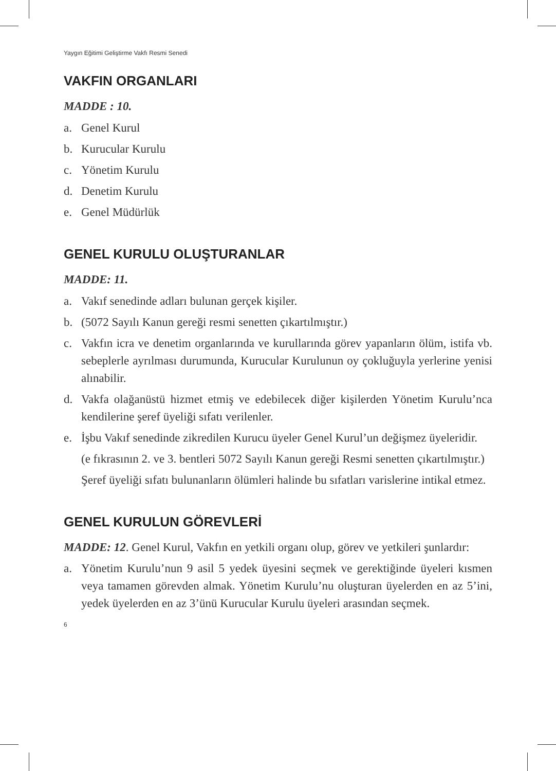Yaygın Eğitimi Geliştirme Vakfı Resmi Senedi
VAKFIN ORGANLARI
MADDE : 10.
a. Genel Kurul
b. Kurucular Kurulu
c. Yönetim Kurulu
d. Denetim Kurulu
e. Genel Müdürlük
GENEL KURULU OLUŞTURANLAR
MADDE: 11.
a. Vakıf senedinde adları bulunan gerçek kişiler.
b. (5072 Sayılı Kanun gereği resmi senetten çıkartılmıştır.)
c. Vakfın icra ve denetim organlarında ve kurullarında görev yapanların ölüm, istifa vb. sebeplerle ayrılması durumunda, Kurucular Kurulunun oy çokluğuyla yerlerine yenisi alınabilir.
d. Vakfa olağanüstü hizmet etmiş ve edebilecek diğer kişilerden Yönetim Kurulu’nca kendilerine şeref üyeliği sıfatı verilenler.
e. İşbu Vakıf senedinde zikredilen Kurucu üyeler Genel Kurul’un değişmez üyeleridir.
(e fıkrasının 2. ve 3. bentleri 5072 Sayılı Kanun gereği Resmi senetten çıkartılmıştır.)
Şeref üyeliği sıfatı bulunanların ölümleri halinde bu sıfatları varislerine intikal etmez.
GENEL KURULUN GÖREVLERİ
MADDE: 12. Genel Kurul, Vakfın en yetkili organı olup, görev ve yetkileri şunlardır:
a. Yönetim Kurulu’nun 9 asil 5 yedek üyesini seçmek ve gerektiğinde üyeleri kısmen veya tamamen görevden almak. Yönetim Kurulu’nu oluşturan üyelerden en az 5’ini, yedek üyelerden en az 3’ünü Kurucular Kurulu üyeleri arasından seçmek.
6